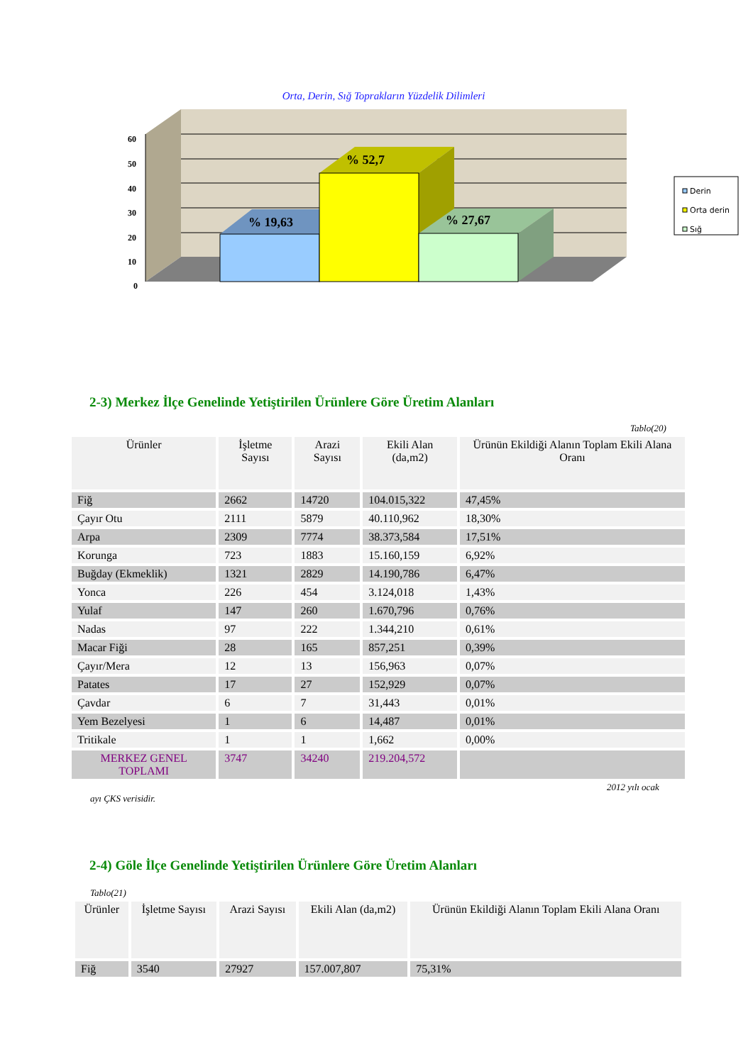Orta, Derin, Sığ Toprakların Yüzdelik Dilimleri
60
50
40
30
20
10
0
% 19,63
% 52,7
% 27,67
Derin
Orta derin
Sığ
2-3) Merkez İlçe Genelinde Yetiştirilen Ürünlere Göre Üretim Alanları
Tablo(20)
| Ürünler | İşletme Sayısı | Arazi Sayısı | Ekili Alan (da,m2) | Ürünün Ekildiği Alanın Toplam Ekili Alana Oranı |
| --- | --- | --- | --- | --- |
| Fiğ | 2662 | 14720 | 104.015,322 | 47,45% |
| Çayır Otu | 2111 | 5879 | 40.110,962 | 18,30% |
| Arpa | 2309 | 7774 | 38.373,584 | 17,51% |
| Korunga | 723 | 1883 | 15.160,159 | 6,92% |
| Buğday (Ekmeklik) | 1321 | 2829 | 14.190,786 | 6,47% |
| Yonca | 226 | 454 | 3.124,018 | 1,43% |
| Yulaf | 147 | 260 | 1.670,796 | 0,76% |
| Nadas | 97 | 222 | 1.344,210 | 0,61% |
| Macar Fiği | 28 | 165 | 857,251 | 0,39% |
| Çayır/Mera | 12 | 13 | 156,963 | 0,07% |
| Patates | 17 | 27 | 152,929 | 0,07% |
| Çavdar | 6 | 7 | 31,443 | 0,01% |
| Yem Bezelyesi | 1 | 6 | 14,487 | 0,01% |
| Tritikale | 1 | 1 | 1,662 | 0,00% |
| MERKEZ GENEL TOPLAMI | 3747 | 34240 | 219.204,572 | |
2012 yılı ocak
ayı ÇKS verisidir.
2-4) Göle İlçe Genelinde Yetiştirilen Ürünlere Göre Üretim Alanları
Tablo(21)
| Ürünler | İşletme Sayısı | Arazi Sayısı | Ekili Alan (da,m2) | Ürünün Ekildiği Alanın Toplam Ekili Alana Oranı |
| --- | --- | --- | --- | --- |
| Fiğ | 3540 | 27927 | 157.007,807 | 75,31% |